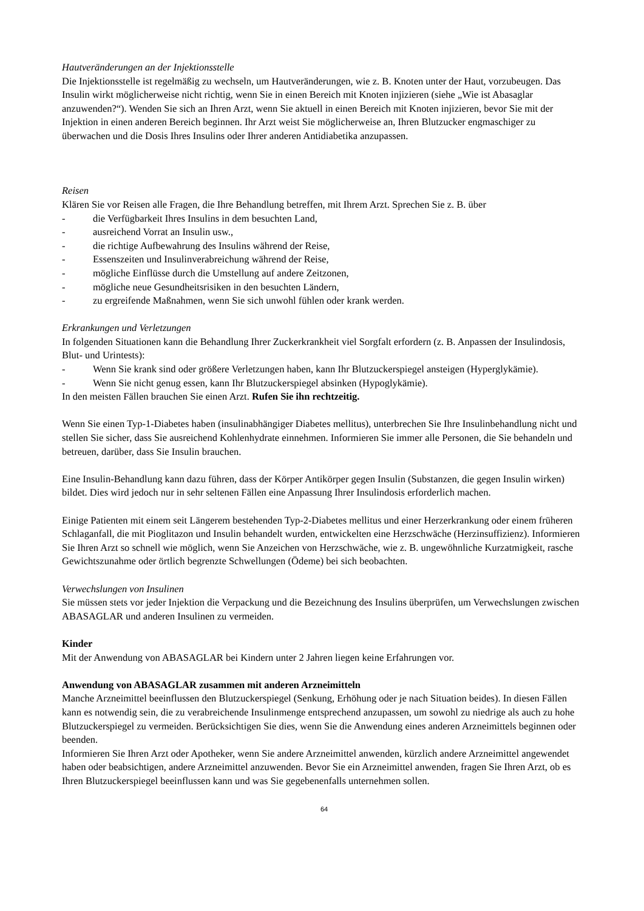Hautveränderungen an der Injektionsstelle
Die Injektionsstelle ist regelmäßig zu wechseln, um Hautveränderungen, wie z. B. Knoten unter der Haut, vorzubeugen. Das Insulin wirkt möglicherweise nicht richtig, wenn Sie in einen Bereich mit Knoten injizieren (siehe „Wie ist Abasaglar anzuwenden?“). Wenden Sie sich an Ihren Arzt, wenn Sie aktuell in einen Bereich mit Knoten injizieren, bevor Sie mit der Injektion in einen anderen Bereich beginnen. Ihr Arzt weist Sie möglicherweise an, Ihren Blutzucker engmaschiger zu überwachen und die Dosis Ihres Insulins oder Ihrer anderen Antidiabetika anzupassen.
Reisen
Klären Sie vor Reisen alle Fragen, die Ihre Behandlung betreffen, mit Ihrem Arzt. Sprechen Sie z. B. über
- die Verfügbarkeit Ihres Insulins in dem besuchten Land,
- ausreichend Vorrat an Insulin usw.,
- die richtige Aufbewahrung des Insulins während der Reise,
- Essenszeiten und Insulinverabreichung während der Reise,
- mögliche Einflüsse durch die Umstellung auf andere Zeitzonen,
- mögliche neue Gesundheitsrisiken in den besuchten Ländern,
- zu ergreifende Maßnahmen, wenn Sie sich unwohl fühlen oder krank werden.
Erkrankungen und Verletzungen
In folgenden Situationen kann die Behandlung Ihrer Zuckerkrankheit viel Sorgfalt erfordern (z. B. Anpassen der Insulindosis, Blut- und Urintests):
- Wenn Sie krank sind oder größere Verletzungen haben, kann Ihr Blutzuckerspiegel ansteigen (Hyperglykämie).
- Wenn Sie nicht genug essen, kann Ihr Blutzuckerspiegel absinken (Hypoglykämie).
In den meisten Fällen brauchen Sie einen Arzt. Rufen Sie ihn rechtzeitig.
Wenn Sie einen Typ-1-Diabetes haben (insulinabhängiger Diabetes mellitus), unterbrechen Sie Ihre Insulinbehandlung nicht und stellen Sie sicher, dass Sie ausreichend Kohlenhydrate einnehmen. Informieren Sie immer alle Personen, die Sie behandeln und betreuen, darüber, dass Sie Insulin brauchen.
Eine Insulin-Behandlung kann dazu führen, dass der Körper Antikörper gegen Insulin (Substanzen, die gegen Insulin wirken) bildet. Dies wird jedoch nur in sehr seltenen Fällen eine Anpassung Ihrer Insulindosis erforderlich machen.
Einige Patienten mit einem seit Längerem bestehenden Typ-2-Diabetes mellitus und einer Herzerkrankung oder einem früheren Schlaganfall, die mit Pioglitazon und Insulin behandelt wurden, entwickelten eine Herzschwäche (Herzinsuffizienz). Informieren Sie Ihren Arzt so schnell wie möglich, wenn Sie Anzeichen von Herzschwäche, wie z. B. ungewöhnliche Kurzatmigkeit, rasche Gewichtszunahme oder örtlich begrenzte Schwellungen (Ödeme) bei sich beobachten.
Verwechslungen von Insulinen
Sie müssen stets vor jeder Injektion die Verpackung und die Bezeichnung des Insulins überprüfen, um Verwechslungen zwischen ABASAGLAR und anderen Insulinen zu vermeiden.
Kinder
Mit der Anwendung von ABASAGLAR bei Kindern unter 2 Jahren liegen keine Erfahrungen vor.
Anwendung von ABASAGLAR zusammen mit anderen Arzneimitteln
Manche Arzneimittel beeinflussen den Blutzuckerspiegel (Senkung, Erhöhung oder je nach Situation beides). In diesen Fällen kann es notwendig sein, die zu verabreichende Insulinmenge entsprechend anzupassen, um sowohl zu niedrige als auch zu hohe Blutzuckerspiegel zu vermeiden. Berücksichtigen Sie dies, wenn Sie die Anwendung eines anderen Arzneimittels beginnen oder beenden.
Informieren Sie Ihren Arzt oder Apotheker, wenn Sie andere Arzneimittel anwenden, kürzlich andere Arzneimittel angewendet haben oder beabsichtigen, andere Arzneimittel anzuwenden. Bevor Sie ein Arzneimittel anwenden, fragen Sie Ihren Arzt, ob es Ihren Blutzuckerspiegel beeinflussen kann und was Sie gegebenenfalls unternehmen sollen.
64